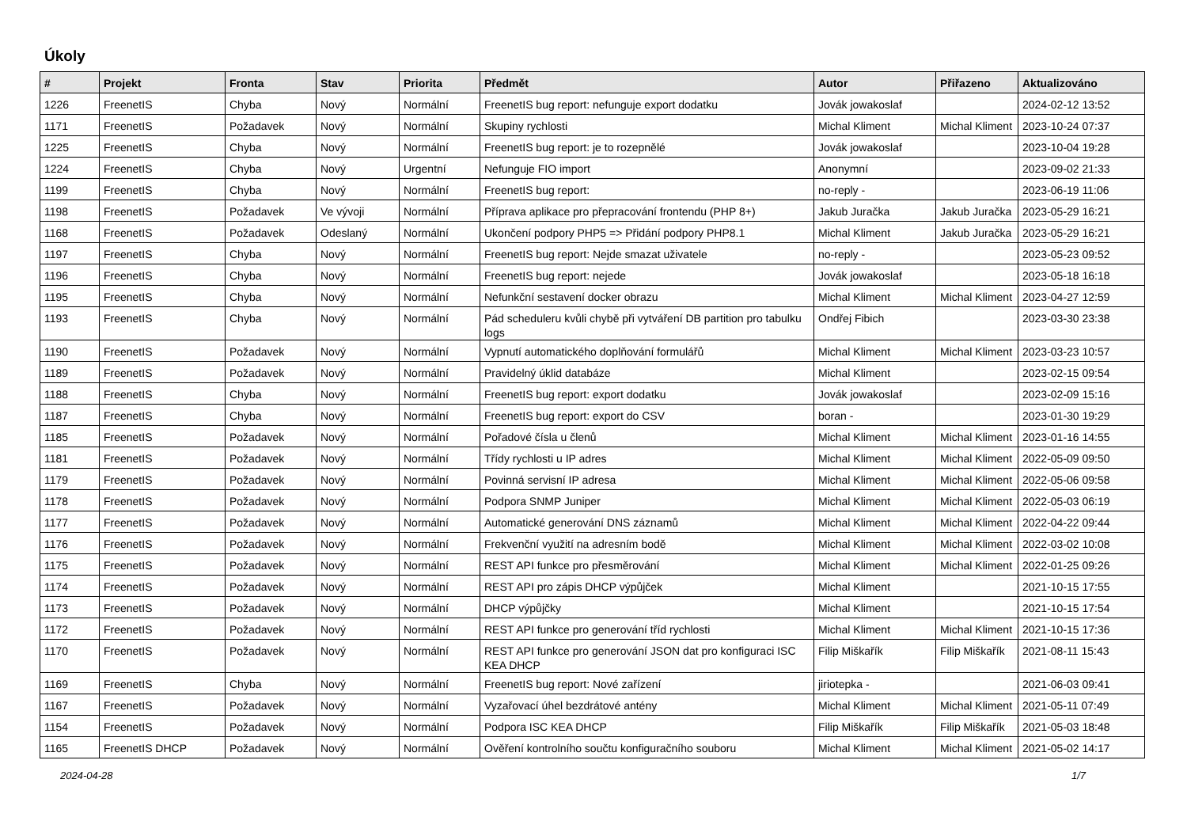Úkoly
| # | Projekt | Fronta | Stav | Priorita | Předmět | Autor | Přiřazeno | Aktualizováno |
| --- | --- | --- | --- | --- | --- | --- | --- | --- |
| 1226 | FreenetIS | Chyba | Nový | Normální | FreenetIS bug report: nefunguje export dodatku | Jovák jowakoslaf | | 2024-02-12 13:52 |
| 1171 | FreenetIS | Požadavek | Nový | Normální | Skupiny rychlosti | Michal Kliment | Michal Kliment | 2023-10-24 07:37 |
| 1225 | FreenetIS | Chyba | Nový | Normální | FreenetIS bug report: je to rozepnělé | Jovák jowakoslaf | | 2023-10-04 19:28 |
| 1224 | FreenetIS | Chyba | Nový | Urgentní | Nefunguje FIO import | Anonymní | | 2023-09-02 21:33 |
| 1199 | FreenetIS | Chyba | Nový | Normální | FreenetIS bug report: | no-reply - | | 2023-06-19 11:06 |
| 1198 | FreenetIS | Požadavek | Ve vývoji | Normální | Příprava aplikace pro přepracování frontendu (PHP 8+) | Jakub Juračka | Jakub Juračka | 2023-05-29 16:21 |
| 1168 | FreenetIS | Požadavek | Odeslaný | Normální | Ukončení podpory PHP5 => Přidání podpory PHP8.1 | Michal Kliment | Jakub Juračka | 2023-05-29 16:21 |
| 1197 | FreenetIS | Chyba | Nový | Normální | FreenetIS bug report: Nejde smazat uživatele | no-reply - | | 2023-05-23 09:52 |
| 1196 | FreenetIS | Chyba | Nový | Normální | FreenetIS bug report: nejede | Jovák jowakoslaf | | 2023-05-18 16:18 |
| 1195 | FreenetIS | Chyba | Nový | Normální | Nefunkční sestavení docker obrazu | Michal Kliment | Michal Kliment | 2023-04-27 12:59 |
| 1193 | FreenetIS | Chyba | Nový | Normální | Pád scheduleru kvůli chybě při vytváření DB partition pro tabulku logs | Ondřej Fibich | | 2023-03-30 23:38 |
| 1190 | FreenetIS | Požadavek | Nový | Normální | Vypnutí automatického doplňování formulářů | Michal Kliment | Michal Kliment | 2023-03-23 10:57 |
| 1189 | FreenetIS | Požadavek | Nový | Normální | Pravidelný úklid databáze | Michal Kliment | | 2023-02-15 09:54 |
| 1188 | FreenetIS | Chyba | Nový | Normální | FreenetIS bug report: export dodatku | Jovák jowakoslaf | | 2023-02-09 15:16 |
| 1187 | FreenetIS | Chyba | Nový | Normální | FreenetIS bug report: export do CSV | boran - | | 2023-01-30 19:29 |
| 1185 | FreenetIS | Požadavek | Nový | Normální | Pořadové čísla u členů | Michal Kliment | Michal Kliment | 2023-01-16 14:55 |
| 1181 | FreenetIS | Požadavek | Nový | Normální | Třídy rychlosti u IP adres | Michal Kliment | Michal Kliment | 2022-05-09 09:50 |
| 1179 | FreenetIS | Požadavek | Nový | Normální | Povinná servisní IP adresa | Michal Kliment | Michal Kliment | 2022-05-06 09:58 |
| 1178 | FreenetIS | Požadavek | Nový | Normální | Podpora SNMP Juniper | Michal Kliment | Michal Kliment | 2022-05-03 06:19 |
| 1177 | FreenetIS | Požadavek | Nový | Normální | Automatické generování DNS záznamů | Michal Kliment | Michal Kliment | 2022-04-22 09:44 |
| 1176 | FreenetIS | Požadavek | Nový | Normální | Frekvenční využití na adresním bodě | Michal Kliment | Michal Kliment | 2022-03-02 10:08 |
| 1175 | FreenetIS | Požadavek | Nový | Normální | REST API funkce pro přesměrování | Michal Kliment | Michal Kliment | 2022-01-25 09:26 |
| 1174 | FreenetIS | Požadavek | Nový | Normální | REST API pro zápis DHCP výpůjček | Michal Kliment | | 2021-10-15 17:55 |
| 1173 | FreenetIS | Požadavek | Nový | Normální | DHCP výpůjčky | Michal Kliment | | 2021-10-15 17:54 |
| 1172 | FreenetIS | Požadavek | Nový | Normální | REST API funkce pro generování tříd rychlosti | Michal Kliment | Michal Kliment | 2021-10-15 17:36 |
| 1170 | FreenetIS | Požadavek | Nový | Normální | REST API funkce pro generování JSON dat pro konfiguraci ISC KEA DHCP | Filip Miškařík | Filip Miškařík | 2021-08-11 15:43 |
| 1169 | FreenetIS | Chyba | Nový | Normální | FreenetIS bug report: Nové zařízení | jiriotepka - | | 2021-06-03 09:41 |
| 1167 | FreenetIS | Požadavek | Nový | Normální | Vyzařovací úhel bezdrátové antény | Michal Kliment | Michal Kliment | 2021-05-11 07:49 |
| 1154 | FreenetIS | Požadavek | Nový | Normální | Podpora ISC KEA DHCP | Filip Miškařík | Filip Miškařík | 2021-05-03 18:48 |
| 1165 | FreenetIS DHCP | Požadavek | Nový | Normální | Ověření kontrolního součtu konfiguračního souboru | Michal Kliment | Michal Kliment | 2021-05-02 14:17 |
2024-04-28 1/7